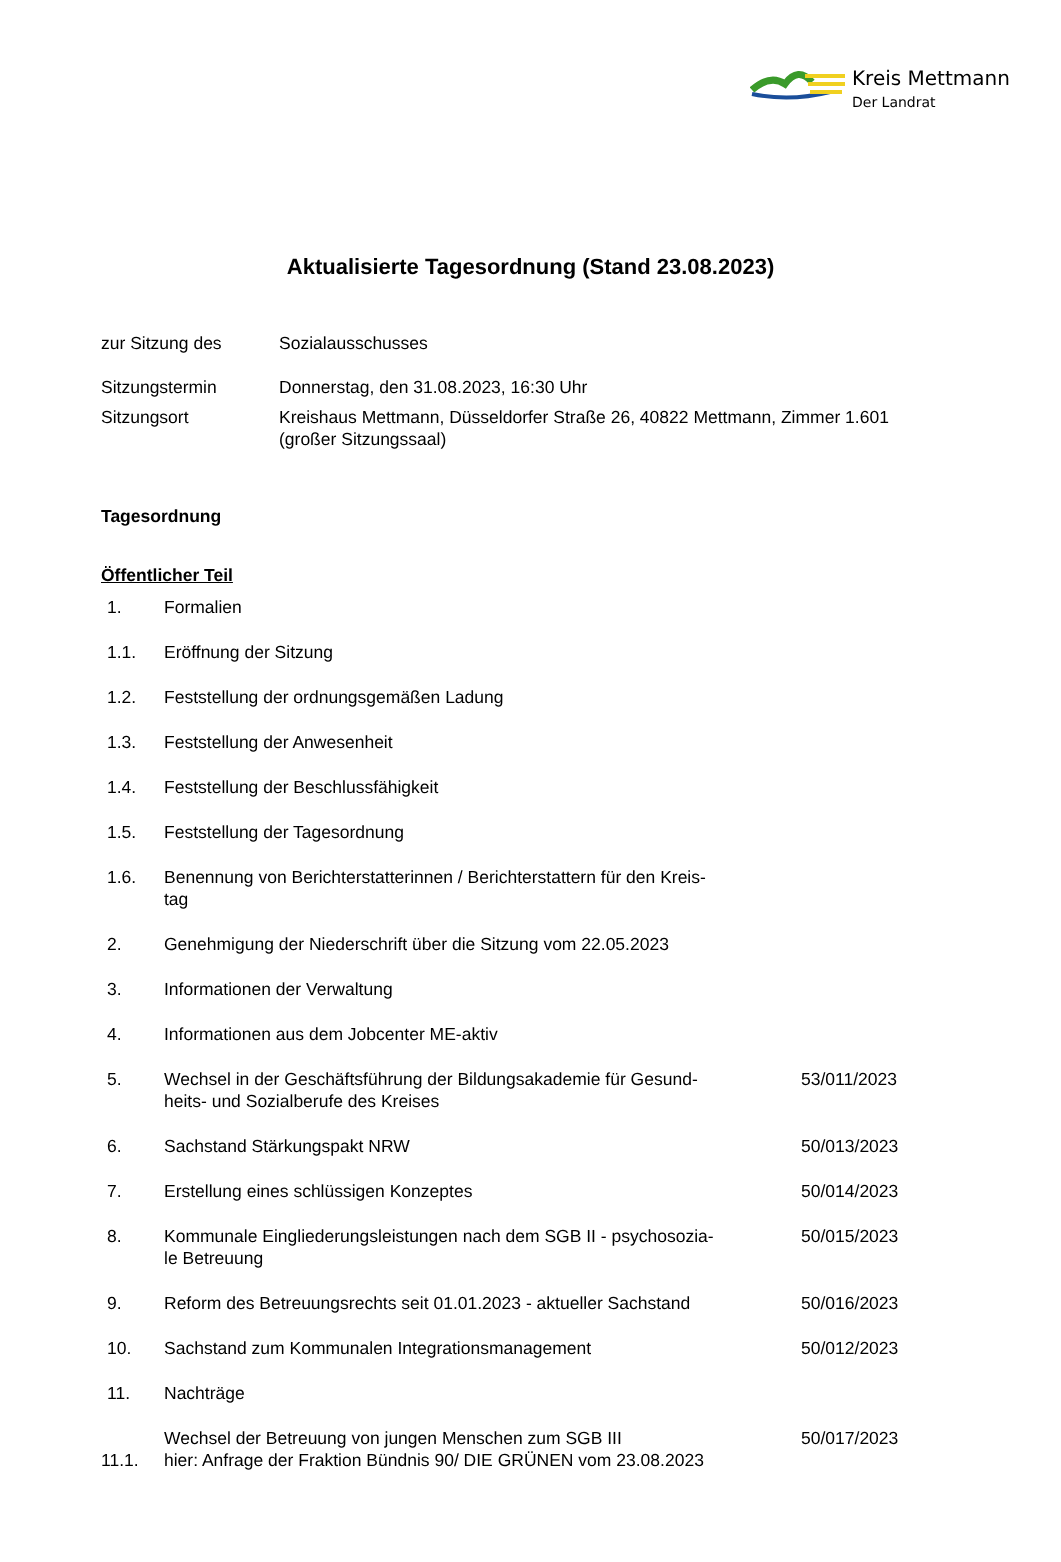Kreis Mettmann
Der Landrat
Aktualisierte Tagesordnung (Stand 23.08.2023)
| zur Sitzung des | Sozialausschusses |
| Sitzungstermin | Donnerstag, den 31.08.2023, 16:30 Uhr |
| Sitzungsort | Kreishaus Mettmann, Düsseldorfer Straße 26, 40822 Mettmann, Zimmer 1.601 (großer Sitzungssaal) |
Tagesordnung
Öffentlicher Teil
| 1. | Formalien | |
| 1.1. | Eröffnung der Sitzung | |
| 1.2. | Feststellung der ordnungsgemäßen Ladung | |
| 1.3. | Feststellung der Anwesenheit | |
| 1.4. | Feststellung der Beschlussfähigkeit | |
| 1.5. | Feststellung der Tagesordnung | |
| 1.6. | Benennung von Berichterstatterinnen / Berichterstattern für den Kreis- tag | |
| 2. | Genehmigung der Niederschrift über die Sitzung vom 22.05.2023 | |
| 3. | Informationen der Verwaltung | |
| 4. | Informationen aus dem Jobcenter ME-aktiv | |
| 5. | Wechsel in der Geschäftsführung der Bildungsakademie für Gesund- heits- und Sozialberufe des Kreises | 53/011/2023 |
| 6. | Sachstand Stärkungspakt NRW | 50/013/2023 |
| 7. | Erstellung eines schlüssigen Konzeptes | 50/014/2023 |
| 8. | Kommunale Eingliederungsleistungen nach dem SGB II - psychosozia- le Betreuung | 50/015/2023 |
| 9. | Reform des Betreuungsrechts seit 01.01.2023 - aktueller Sachstand | 50/016/2023 |
| 10. | Sachstand zum Kommunalen Integrationsmanagement | 50/012/2023 |
| 11. | Nachträge | |
| 11.1. | Wechsel der Betreuung von jungen Menschen zum SGB III hier: Anfrage der Fraktion Bündnis 90/ DIE GRÜNEN vom 23.08.2023 | 50/017/2023 |